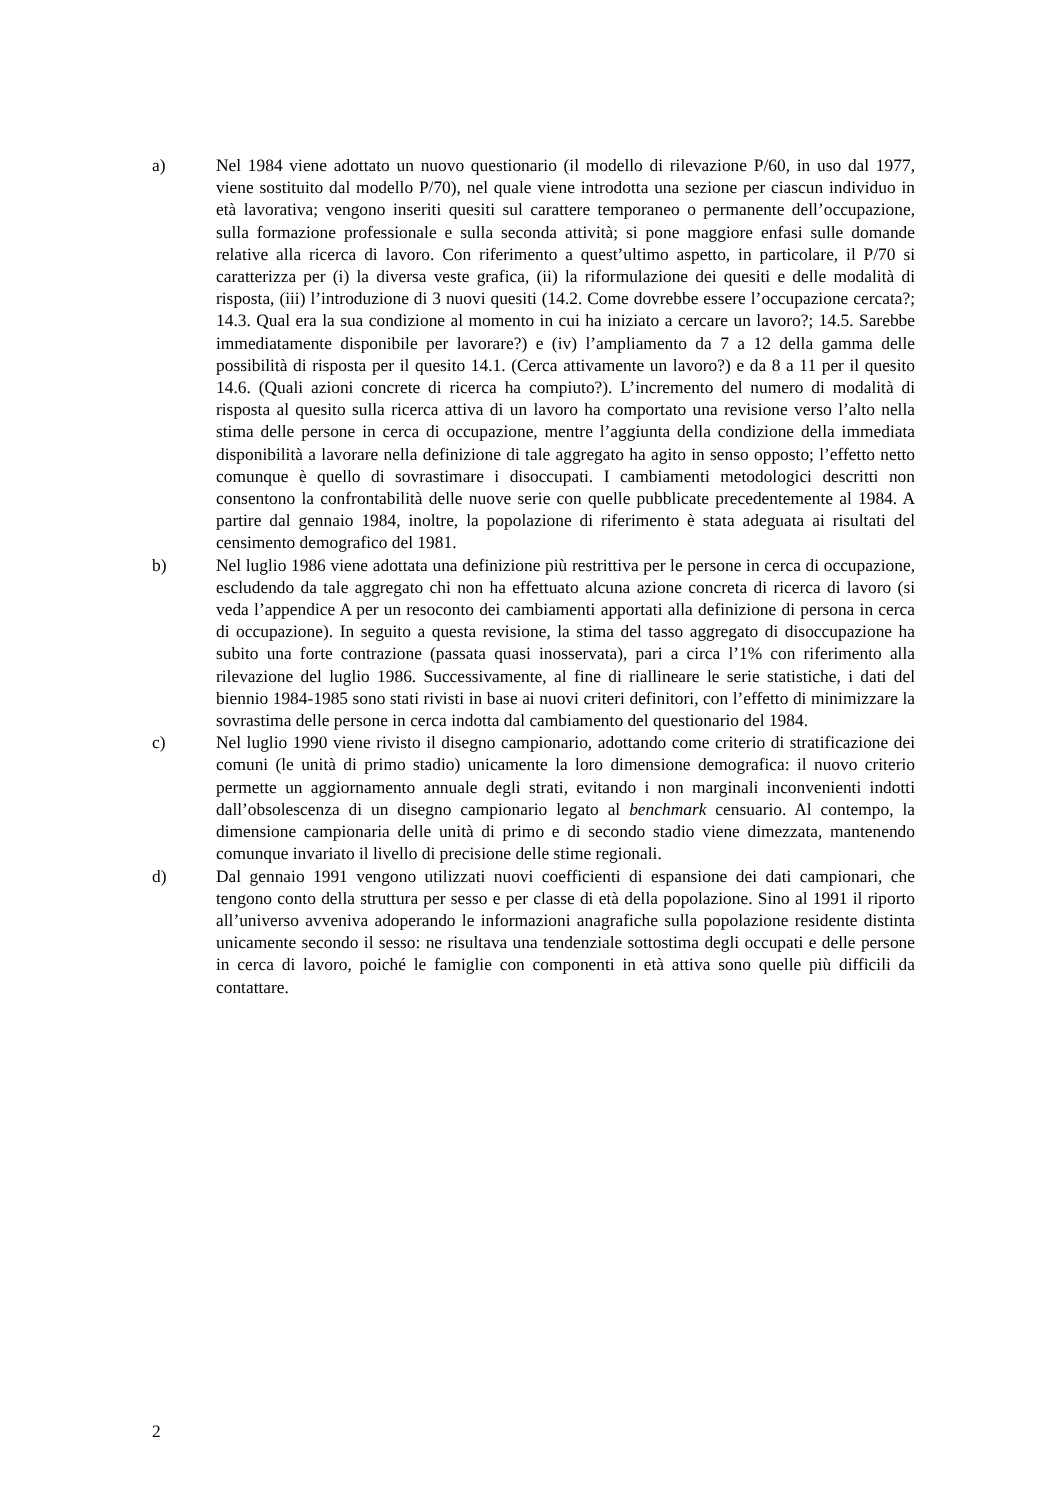a) Nel 1984 viene adottato un nuovo questionario (il modello di rilevazione P/60, in uso dal 1977, viene sostituito dal modello P/70), nel quale viene introdotta una sezione per ciascun individuo in età lavorativa; vengono inseriti quesiti sul carattere temporaneo o permanente dell’occupazione, sulla formazione professionale e sulla seconda attività; si pone maggiore enfasi sulle domande relative alla ricerca di lavoro. Con riferimento a quest’ultimo aspetto, in particolare, il P/70 si caratterizza per (i) la diversa veste grafica, (ii) la riformulazione dei quesiti e delle modalità di risposta, (iii) l’introduzione di 3 nuovi quesiti (14.2. Come dovrebbe essere l’occupazione cercata?; 14.3. Qual era la sua condizione al momento in cui ha iniziato a cercare un lavoro?; 14.5. Sarebbe immediatamente disponibile per lavorare?) e (iv) l’ampliamento da 7 a 12 della gamma delle possibilità di risposta per il quesito 14.1. (Cerca attivamente un lavoro?) e da 8 a 11 per il quesito 14.6. (Quali azioni concrete di ricerca ha compiuto?). L’incremento del numero di modalità di risposta al quesito sulla ricerca attiva di un lavoro ha comportato una revisione verso l’alto nella stima delle persone in cerca di occupazione, mentre l’aggiunta della condizione della immediata disponibilità a lavorare nella definizione di tale aggregato ha agito in senso opposto; l’effetto netto comunque è quello di sovrastimare i disoccupati. I cambiamenti metodologici descritti non consentono la confrontabilità delle nuove serie con quelle pubblicate precedentemente al 1984. A partire dal gennaio 1984, inoltre, la popolazione di riferimento è stata adeguata ai risultati del censimento demografico del 1981.
b) Nel luglio 1986 viene adottata una definizione più restrittiva per le persone in cerca di occupazione, escludendo da tale aggregato chi non ha effettuato alcuna azione concreta di ricerca di lavoro (si veda l’appendice A per un resoconto dei cambiamenti apportati alla definizione di persona in cerca di occupazione). In seguito a questa revisione, la stima del tasso aggregato di disoccupazione ha subito una forte contrazione (passata quasi inosservata), pari a circa l’1% con riferimento alla rilevazione del luglio 1986. Successivamente, al fine di riallineare le serie statistiche, i dati del biennio 1984-1985 sono stati rivisti in base ai nuovi criteri definitori, con l’effetto di minimizzare la sovrastima delle persone in cerca indotta dal cambiamento del questionario del 1984.
c) Nel luglio 1990 viene rivisto il disegno campionario, adottando come criterio di stratificazione dei comuni (le unità di primo stadio) unicamente la loro dimensione demografica: il nuovo criterio permette un aggiornamento annuale degli strati, evitando i non marginali inconvenienti indotti dall’obsolescenza di un disegno campionario legato al benchmark censuario. Al contempo, la dimensione campionaria delle unità di primo e di secondo stadio viene dimezzata, mantenendo comunque invariato il livello di precisione delle stime regionali.
d) Dal gennaio 1991 vengono utilizzati nuovi coefficienti di espansione dei dati campionari, che tengono conto della struttura per sesso e per classe di età della popolazione. Sino al 1991 il riporto all’universo avveniva adoperando le informazioni anagrafiche sulla popolazione residente distinta unicamente secondo il sesso: ne risultava una tendenziale sottostima degli occupati e delle persone in cerca di lavoro, poiché le famiglie con componenti in età attiva sono quelle più difficili da contattare.
2